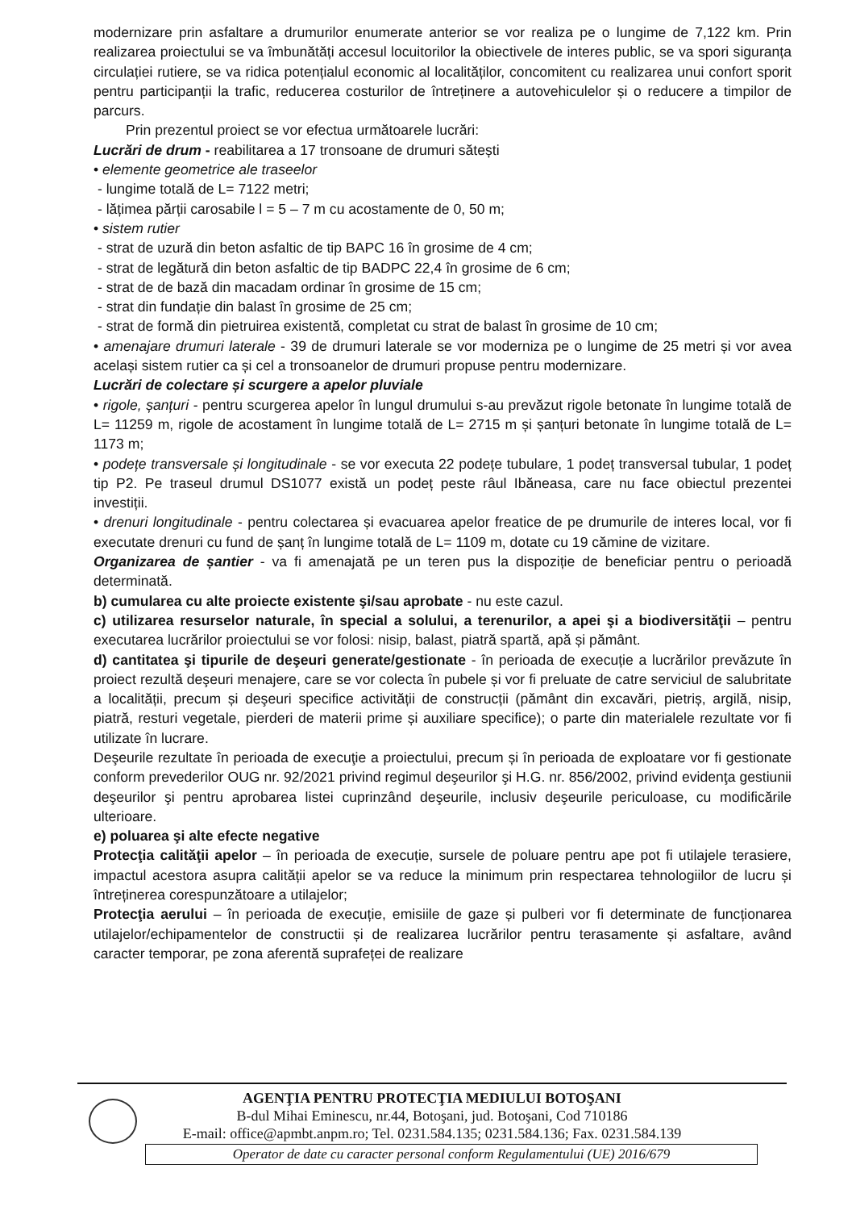modernizare prin asfaltare a drumurilor enumerate anterior se vor realiza pe o lungime de 7,122 km. Prin realizarea proiectului se va îmbunătăți accesul locuitorilor la obiectivele de interes public, se va spori siguranța circulației rutiere, se va ridica potențialul economic al localităților, concomitent cu realizarea unui confort sporit pentru participanții la trafic, reducerea costurilor de întreținere a autovehiculelor și o reducere a timpilor de parcurs.
Prin prezentul proiect se vor efectua următoarele lucrări:
Lucrări de drum - reabilitarea a 17 tronsoane de drumuri sătești
• elemente geometrice ale traseelor
- lungime totală de L= 7122 metri;
- lățimea părții carosabile l = 5 – 7 m cu acostamente de 0, 50 m;
• sistem rutier
- strat de uzură din beton asfaltic de tip BAPC 16 în grosime de 4 cm;
- strat de legătură din beton asfaltic de tip BADPC 22,4 în grosime de 6 cm;
- strat de de bază din macadam ordinar în grosime de 15 cm;
- strat din fundație din balast în grosime de 25 cm;
- strat de formă din pietruirea existentă, completat cu strat de balast în grosime de 10 cm;
• amenajare drumuri laterale - 39 de drumuri laterale se vor moderniza pe o lungime de 25 metri și vor avea același sistem rutier ca și cel a tronsoanelor de drumuri propuse pentru modernizare.
Lucrări de colectare și scurgere a apelor pluviale
• rigole, șanțuri - pentru scurgerea apelor în lungul drumului s-au prevăzut rigole betonate în lungime totală de L= 11259 m, rigole de acostament în lungime totală de L= 2715 m și șanțuri betonate în lungime totală de L= 1173 m;
• podețe transversale și longitudinale - se vor executa 22 podețe tubulare, 1 podeț transversal tubular, 1 podeț tip P2. Pe traseul drumul DS1077 există un podeț peste râul Ibăneasa, care nu face obiectul prezentei investiții.
• drenuri longitudinale - pentru colectarea și evacuarea apelor freatice de pe drumurile de interes local, vor fi executate drenuri cu fund de șanț în lungime totală de L= 1109 m, dotate cu 19 cămine de vizitare.
Organizarea de șantier - va fi amenajată pe un teren pus la dispoziție de beneficiar pentru o perioadă determinată.
b) cumularea cu alte proiecte existente şi/sau aprobate - nu este cazul.
c) utilizarea resurselor naturale, în special a solului, a terenurilor, a apei şi a biodiversităţii – pentru executarea lucrărilor proiectului se vor folosi: nisip, balast, piatră spartă, apă și pământ.
d) cantitatea şi tipurile de deşeuri generate/gestionate - în perioada de execuție a lucrărilor prevăzute în proiect rezultă deşeuri menajere, care se vor colecta în pubele și vor fi preluate de catre serviciul de salubritate a localității, precum și deşeuri specifice activității de construcții (pământ din excavări, pietriș, argilă, nisip, piatră, resturi vegetale, pierderi de materii prime și auxiliare specifice); o parte din materialele rezultate vor fi utilizate în lucrare.
Deşeurile rezultate în perioada de execuţie a proiectului, precum și în perioada de exploatare vor fi gestionate conform prevederilor OUG nr. 92/2021 privind regimul deşeurilor şi H.G. nr. 856/2002, privind evidenţa gestiunii deşeurilor şi pentru aprobarea listei cuprinzând deşeurile, inclusiv deşeurile periculoase, cu modificările ulterioare.
e) poluarea şi alte efecte negative
Protecţia calităţii apelor – în perioada de execuție, sursele de poluare pentru ape pot fi utilajele terasiere, impactul acestora asupra calității apelor se va reduce la minimum prin respectarea tehnologiilor de lucru și întreținerea corespunzătoare a utilajelor;
Protecţia aerului – în perioada de execuție, emisiile de gaze și pulberi vor fi determinate de funcționarea utilajelor/echipamentelor de constructii și de realizarea lucrărilor pentru terasamente și asfaltare, având caracter temporar, pe zona aferentă suprafeței de realizare
AGENŢIA PENTRU PROTECŢIA MEDIULUI BOTOŞANI
B-dul Mihai Eminescu, nr.44, Botoşani, jud. Botoşani, Cod 710186
E-mail: office@apmbt.anpm.ro; Tel. 0231.584.135; 0231.584.136; Fax. 0231.584.139
Operator de date cu caracter personal conform Regulamentului (UE) 2016/679